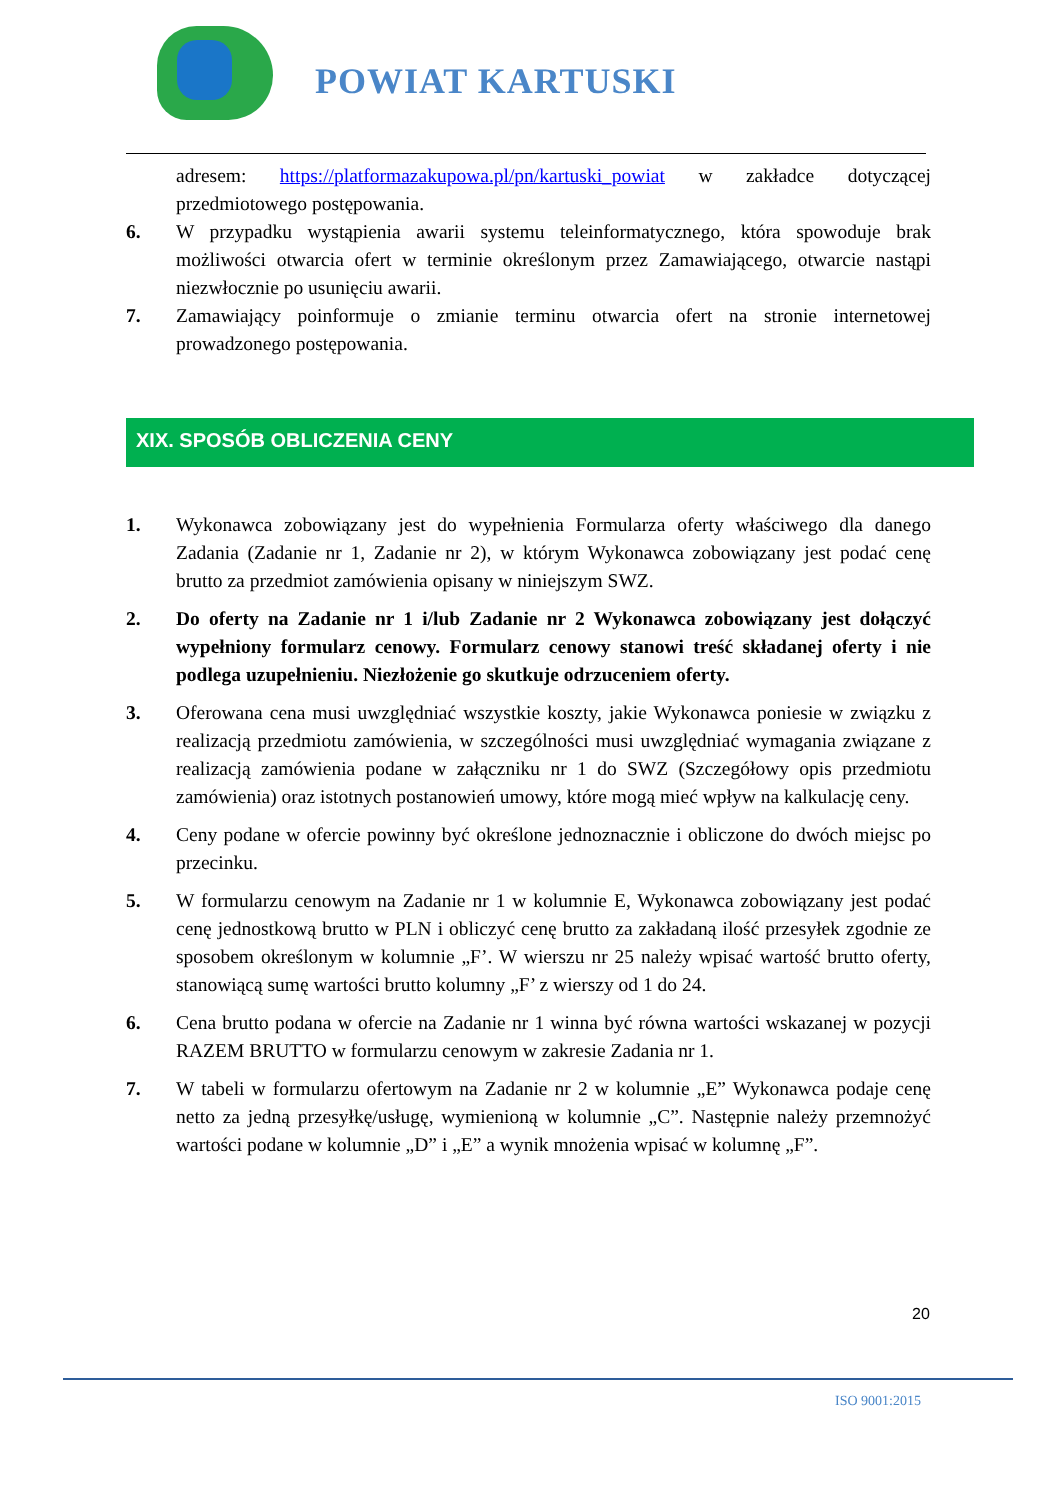POWIAT KARTUSKI
adresem: https://platformazakupowa.pl/pn/kartuski_powiat w zakładce dotyczącej przedmiotowego postępowania.
6. W przypadku wystąpienia awarii systemu teleinformatycznego, która spowoduje brak możliwości otwarcia ofert w terminie określonym przez Zamawiającego, otwarcie nastąpi niezwłocznie po usunięciu awarii.
7. Zamawiający poinformuje o zmianie terminu otwarcia ofert na stronie internetowej prowadzonego postępowania.
XIX. SPOSÓB OBLICZENIA CENY
1. Wykonawca zobowiązany jest do wypełnienia Formularza oferty właściwego dla danego Zadania (Zadanie nr 1, Zadanie nr 2), w którym Wykonawca zobowiązany jest podać cenę brutto za przedmiot zamówienia opisany w niniejszym SWZ.
2. Do oferty na Zadanie nr 1 i/lub Zadanie nr 2 Wykonawca zobowiązany jest dołączyć wypełniony formularz cenowy. Formularz cenowy stanowi treść składanej oferty i nie podlega uzupełnieniu. Niezłożenie go skutkuje odrzuceniem oferty.
3. Oferowana cena musi uwzględniać wszystkie koszty, jakie Wykonawca poniesie w związku z realizacją przedmiotu zamówienia, w szczególności musi uwzględniać wymagania związane z realizacją zamówienia podane w załączniku nr 1 do SWZ (Szczegółowy opis przedmiotu zamówienia) oraz istotnych postanowień umowy, które mogą mieć wpływ na kalkulację ceny.
4. Ceny podane w ofercie powinny być określone jednoznacznie i obliczone do dwóch miejsc po przecinku.
5. W formularzu cenowym na Zadanie nr 1 w kolumnie E, Wykonawca zobowiązany jest podać cenę jednostkową brutto w PLN i obliczyć cenę brutto za zakładaną ilość przesyłek zgodnie ze sposobem określonym w kolumnie „F’. W wierszu nr 25 należy wpisać wartość brutto oferty, stanowiącą sumę wartości brutto kolumny „F’ z wierszy od 1 do 24.
6. Cena brutto podana w ofercie na Zadanie nr 1 winna być równa wartości wskazanej w pozycji RAZEM BRUTTO w formularzu cenowym w zakresie Zadania nr 1.
7. W tabeli w formularzu ofertowym na Zadanie nr 2 w kolumnie „E” Wykonawca podaje cenę netto za jedną przesyłkę/usługę, wymienioną w kolumnie „C”. Następnie należy przemnożyć wartości podane w kolumnie „D” i „E” a wynik mnożenia wpisać w kolumnę „F”.
20
ISO 9001:2015